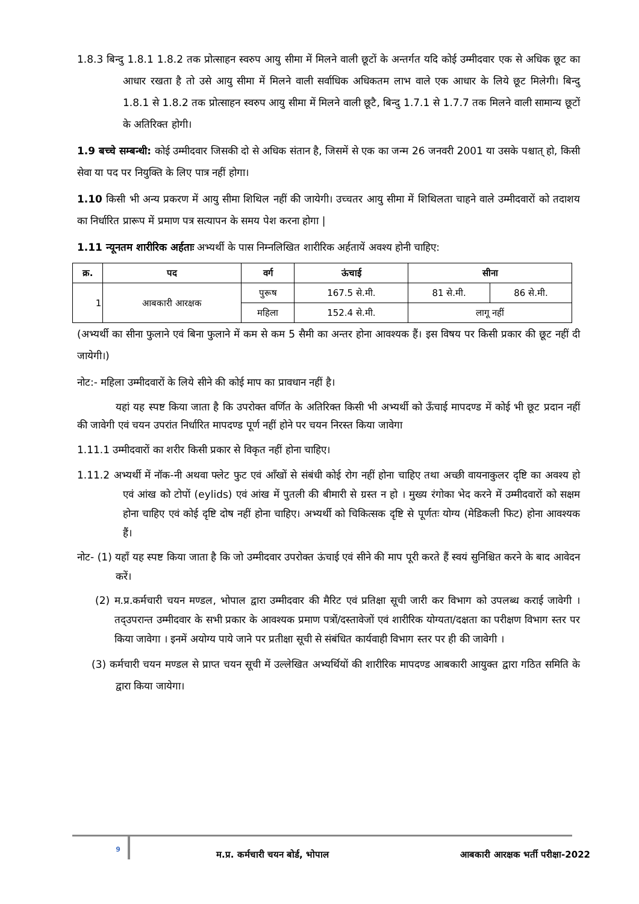1.8.3 बिन्दु 1.8.1 1.8.2 तक प्रोत्साहन स्वरुप आयु सीमा में मिलने वाली छूटों के अन्तर्गत यदि कोई उम्मीदवार एक से अधिक छूट का आधार रखता है तो उसे आयु सीमा में मिलने वाली सर्वाधिक अधिकतम लाभ वाले एक आधार के लिये छूट मिलेगी। बिन्दु 1.8.1 से 1.8.2 तक प्रोत्साहन स्वरुप आयु सीमा में मिलने वाली छूटै, बिन्दु 1.7.1 से 1.7.7 तक मिलने वाली सामान्य छूटों के अतिरिक्त होगी।
1.9 बच्चे सम्बन्धी: कोई उम्मीदवार जिसकी दो से अधिक संतान है, जिसमें से एक का जन्म 26 जनवरी 2001 या उसके पश्चात् हो, किसी सेवा या पद पर नियुक्ति के लिए पात्र नहीं होगा।
1.10 किसी भी अन्य प्रकरण में आयु सीमा शिथिल नहीं की जायेगी। उच्चतर आयु सीमा में शिथिलता चाहने वाले उम्मीदवारों को तदाशय का निर्धारित प्रारूप में प्रमाण पत्र सत्यापन के समय पेश करना होगा |
1.11 न्यूनतम शारीरिक अर्हताः अभ्यर्थी के पास निम्नलिखित शारीरिक अर्हतायें अवश्य होनी चाहिए:
| क्र. | पद | वर्ग | ऊंचाई | सीना | |
| --- | --- | --- | --- | --- | --- |
| 1 | आबकारी आरक्षक | पुरूष | 167.5 से.मी. | 81 से.मी. | 86 से.मी. |
| | | महिला | 152.4 से.मी. | लागू नहीं | |
(अभ्यर्थी का सीना फुलाने एवं बिना फुलाने में कम से कम 5 सैमी का अन्तर होना आवश्यक हैं। इस विषय पर किसी प्रकार की छूट नहीं दी जायेगी।)
नोट:- महिला उम्मीदवारों के लिये सीने की कोई माप का प्रावधान नहीं है।
यहां यह स्पष्ट किया जाता है कि उपरोक्त वर्णित के अतिरिक्त किसी भी अभ्यर्थी को ऊँचाई मापदण्ड में कोई भी छूट प्रदान नहीं की जावेगी एवं चयन उपरांत निर्धारित मापदण्ड पूर्ण नहीं होने पर चयन निरस्त किया जावेगा
1.11.1 उम्मीदवारों का शरीर किसी प्रकार से विकृत नहीं होना चाहिए।
1.11.2 अभ्यर्थी में नॉक-नी अथवा फ्लेट फुट एवं आँखों से संबंधी कोई रोग नहीं होना चाहिए तथा अच्छी वायनाकुलर दृष्टि का अवश्य हो एवं आंख को टोपों (eylids) एवं आंख में पुतली की बीमारी से ग्रस्त न हो । मुख्य रंगोका भेद करने में उम्मीदवारों को सक्षम होना चाहिए एवं कोई दृष्टि दोष नहीं होना चाहिए। अभ्यर्थी को चिकित्सक दृष्टि से पूर्णतः योग्य (मेडिकली फिट) होना आवश्यक हैं।
नोट- (1) यहाँ यह स्पष्ट किया जाता है कि जो उम्मीदवार उपरोक्त ऊंचाई एवं सीने की माप पूरी करते हैं स्वयं सुनिश्चित करने के बाद आवेदन करें।
(2) म.प्र.कर्मचारी चयन मण्डल, भोपाल द्वारा उम्मीदवार की मैरिट एवं प्रतिक्षा सूची जारी कर विभाग को उपलब्ध कराई जावेगी । तद्उपरान्त उम्मीदवार के सभी प्रकार के आवश्यक प्रमाण पत्रों/दस्तावेजों एवं शारीरिक योग्यता/दक्षता का परीक्षण विभाग स्तर पर किया जावेगा । इनमें अयोग्य पाये जाने पर प्रतीक्षा सूची से संबंधित कार्यवाही विभाग स्तर पर ही की जावेगी ।
(3) कर्मचारी चयन मण्डल से प्राप्त चयन सूची में उल्लेखित अभ्यर्थियों की शारीरिक मापदण्ड आबकारी आयुक्त द्वारा गठित समिति के द्वारा किया जायेगा।
9
म.प्र. कर्मचारी चयन बोर्ड, भोपाल आबकारी आरक्षक भर्ती परीक्षा-2022